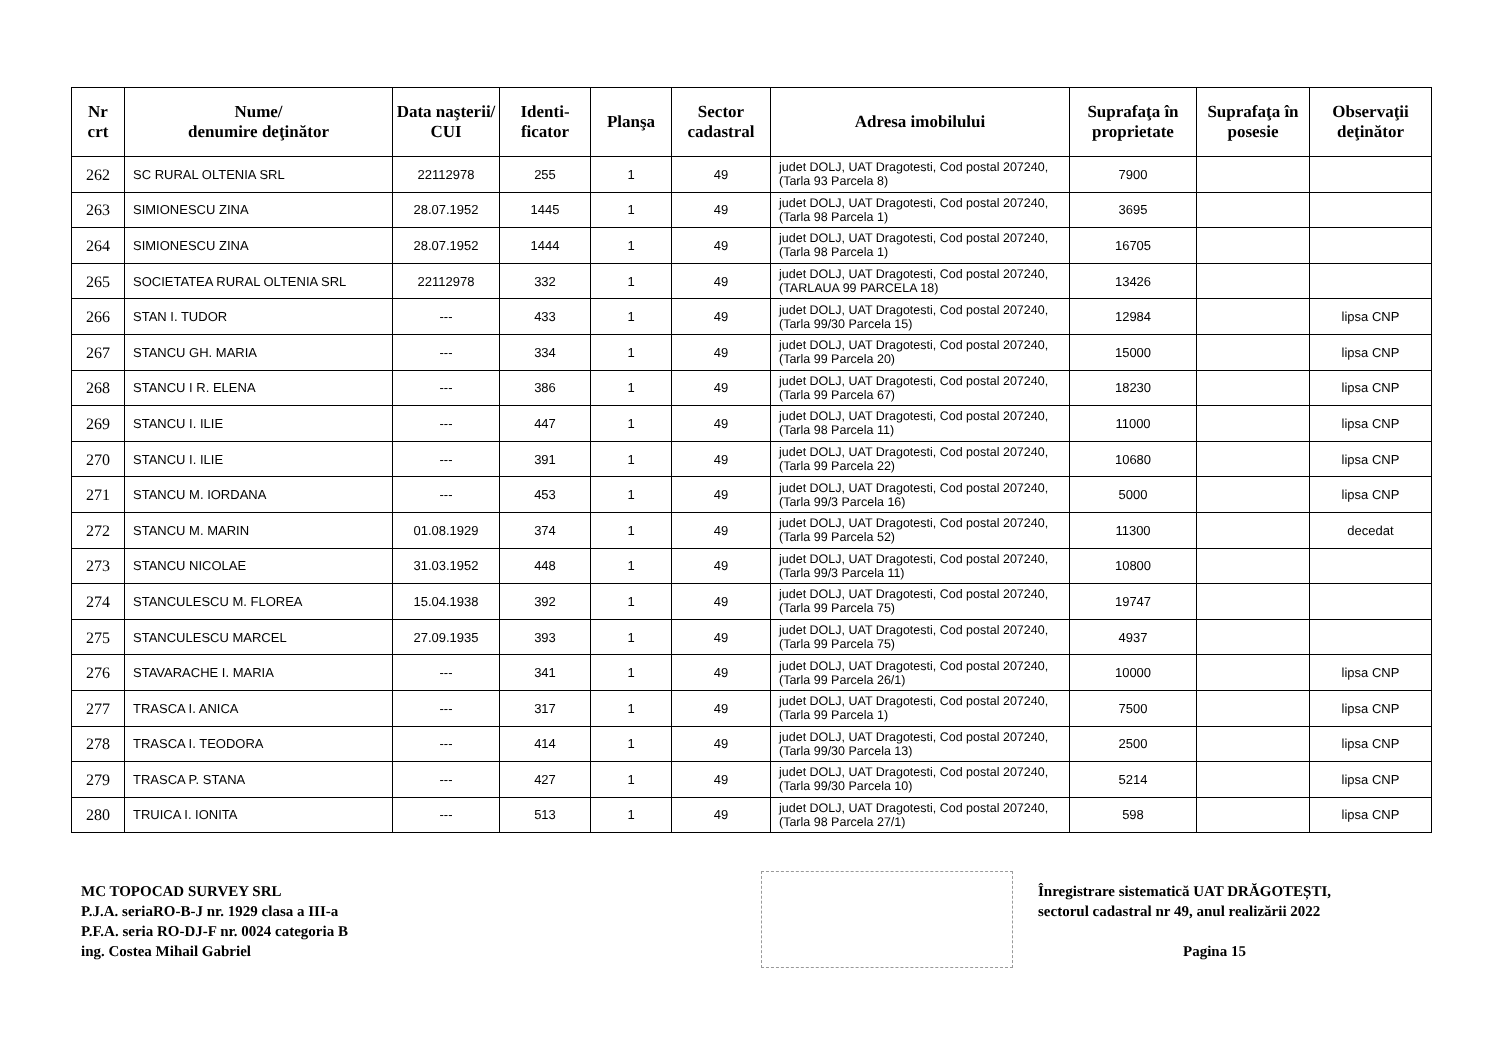| Nr crt | Nume/ denumire deţinător | Data naşterii/ CUI | Identi- ficator | Planşa | Sector cadastral | Adresa imobilului | Suprafaţa în proprietate | Suprafaţa în posesie | Observaţii deţinător |
| --- | --- | --- | --- | --- | --- | --- | --- | --- | --- |
| 262 | SC RURAL OLTENIA SRL | 22112978 | 255 | 1 | 49 | judet DOLJ, UAT Dragotesti, Cod postal 207240, (Tarla 93 Parcela 8) | 7900 | | |
| 263 | SIMIONESCU ZINA | 28.07.1952 | 1445 | 1 | 49 | judet DOLJ, UAT Dragotesti, Cod postal 207240, (Tarla 98 Parcela 1) | 3695 | | |
| 264 | SIMIONESCU ZINA | 28.07.1952 | 1444 | 1 | 49 | judet DOLJ, UAT Dragotesti, Cod postal 207240, (Tarla 98 Parcela 1) | 16705 | | |
| 265 | SOCIETATEA RURAL OLTENIA SRL | 22112978 | 332 | 1 | 49 | judet DOLJ, UAT Dragotesti, Cod postal 207240, (TARLAUA 99 PARCELA 18) | 13426 | | |
| 266 | STAN I. TUDOR | --- | 433 | 1 | 49 | judet DOLJ, UAT Dragotesti, Cod postal 207240, (Tarla 99/30 Parcela 15) | 12984 | | lipsa CNP |
| 267 | STANCU GH. MARIA | --- | 334 | 1 | 49 | judet DOLJ, UAT Dragotesti, Cod postal 207240, (Tarla 99 Parcela 20) | 15000 | | lipsa CNP |
| 268 | STANCU I R. ELENA | --- | 386 | 1 | 49 | judet DOLJ, UAT Dragotesti, Cod postal 207240, (Tarla 99 Parcela 67) | 18230 | | lipsa CNP |
| 269 | STANCU I. ILIE | --- | 447 | 1 | 49 | judet DOLJ, UAT Dragotesti, Cod postal 207240, (Tarla 98 Parcela 11) | 11000 | | lipsa CNP |
| 270 | STANCU I. ILIE | --- | 391 | 1 | 49 | judet DOLJ, UAT Dragotesti, Cod postal 207240, (Tarla 99 Parcela 22) | 10680 | | lipsa CNP |
| 271 | STANCU M. IORDANA | --- | 453 | 1 | 49 | judet DOLJ, UAT Dragotesti, Cod postal 207240, (Tarla 99/3 Parcela 16) | 5000 | | lipsa CNP |
| 272 | STANCU M. MARIN | 01.08.1929 | 374 | 1 | 49 | judet DOLJ, UAT Dragotesti, Cod postal 207240, (Tarla 99 Parcela 52) | 11300 | | decedat |
| 273 | STANCU NICOLAE | 31.03.1952 | 448 | 1 | 49 | judet DOLJ, UAT Dragotesti, Cod postal 207240, (Tarla 99/3 Parcela 11) | 10800 | | |
| 274 | STANCULESCU M. FLOREA | 15.04.1938 | 392 | 1 | 49 | judet DOLJ, UAT Dragotesti, Cod postal 207240, (Tarla 99 Parcela 75) | 19747 | | |
| 275 | STANCULESCU MARCEL | 27.09.1935 | 393 | 1 | 49 | judet DOLJ, UAT Dragotesti, Cod postal 207240, (Tarla 99 Parcela 75) | 4937 | | |
| 276 | STAVARACHE I. MARIA | --- | 341 | 1 | 49 | judet DOLJ, UAT Dragotesti, Cod postal 207240, (Tarla 99 Parcela 26/1) | 10000 | | lipsa CNP |
| 277 | TRASCA I. ANICA | --- | 317 | 1 | 49 | judet DOLJ, UAT Dragotesti, Cod postal 207240, (Tarla 99 Parcela 1) | 7500 | | lipsa CNP |
| 278 | TRASCA I. TEODORA | --- | 414 | 1 | 49 | judet DOLJ, UAT Dragotesti, Cod postal 207240, (Tarla 99/30 Parcela 13) | 2500 | | lipsa CNP |
| 279 | TRASCA P. STANA | --- | 427 | 1 | 49 | judet DOLJ, UAT Dragotesti, Cod postal 207240, (Tarla 99/30 Parcela 10) | 5214 | | lipsa CNP |
| 280 | TRUICA I. IONITA | --- | 513 | 1 | 49 | judet DOLJ, UAT Dragotesti, Cod postal 207240, (Tarla 98 Parcela 27/1) | 598 | | lipsa CNP |
MC TOPOCAD SURVEY SRL
P.J.A. seriaRO-B-J nr. 1929 clasa a III-a
P.F.A. seria RO-DJ-F nr. 0024 categoria B
ing. Costea Mihail Gabriel
Înregistrare sistematică UAT DRĂGOTEȘTI,
sectorul cadastral nr 49, anul realizării 2022
Pagina 15